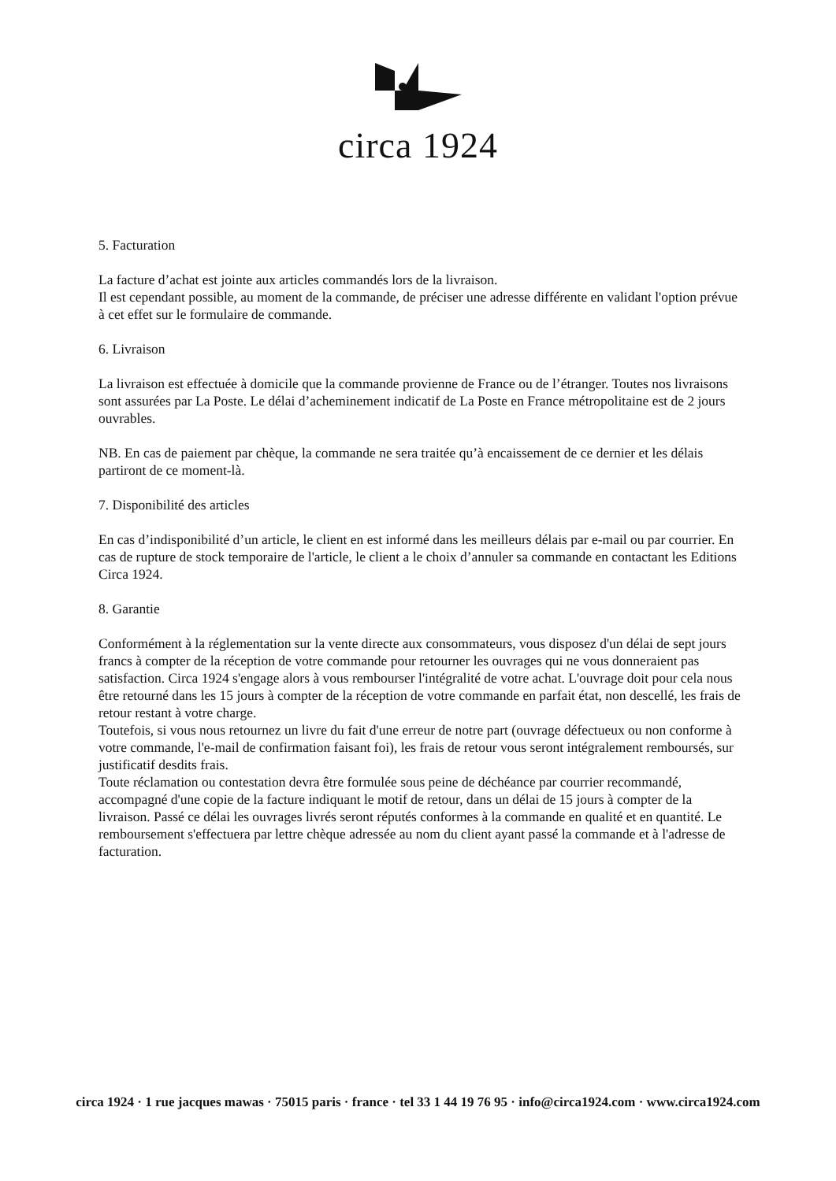circa 1924
5. Facturation
La facture d’achat est jointe aux articles commandés lors de la livraison.
Il est cependant possible, au moment de la commande, de préciser une adresse différente en validant l'option prévue à cet effet sur le formulaire de commande.
6. Livraison
La livraison est effectuée à domicile que la commande provienne de France ou de l’étranger. Toutes nos livraisons sont assurées par La Poste. Le délai d’acheminement indicatif de La Poste en France métropolitaine est de 2 jours ouvrables.
NB. En cas de paiement par chèque, la commande ne sera traitée qu’à encaissement de ce dernier et les délais partiront de ce moment-là.
7. Disponibilité des articles
En cas d’indisponibilité d’un article, le client en est informé dans les meilleurs délais par e-mail ou par courrier. En cas de rupture de stock temporaire de l'article, le client a le choix d’annuler sa commande en contactant les Editions Circa 1924.
8. Garantie
Conformément à la réglementation sur la vente directe aux consommateurs, vous disposez d'un délai de sept jours francs à compter de la réception de votre commande pour retourner les ouvrages qui ne vous donneraient pas satisfaction. Circa 1924 s'engage alors à vous rembourser l'intégralité de votre achat. L'ouvrage doit pour cela nous être retourné dans les 15 jours à compter de la réception de votre commande en parfait état, non descellé, les frais de retour restant à votre charge.
Toutefois, si vous nous retournez un livre du fait d'une erreur de notre part (ouvrage défectueux ou non conforme à votre commande, l'e-mail de confirmation faisant foi), les frais de retour vous seront intégralement remboursés, sur justificatif desdits frais.
Toute réclamation ou contestation devra être formulée sous peine de déchéance par courrier recommandé, accompagné d'une copie de la facture indiquant le motif de retour, dans un délai de 15 jours à compter de la livraison. Passé ce délai les ouvrages livrés seront réputés conformes à la commande en qualité et en quantité. Le remboursement s'effectuera par lettre chèque adressée au nom du client ayant passé la commande et à l'adresse de facturation.
circa 1924 · 1 rue jacques mawas · 75015 paris · france · tel 33 1 44 19 76 95 · info@circa1924.com · www.circa1924.com